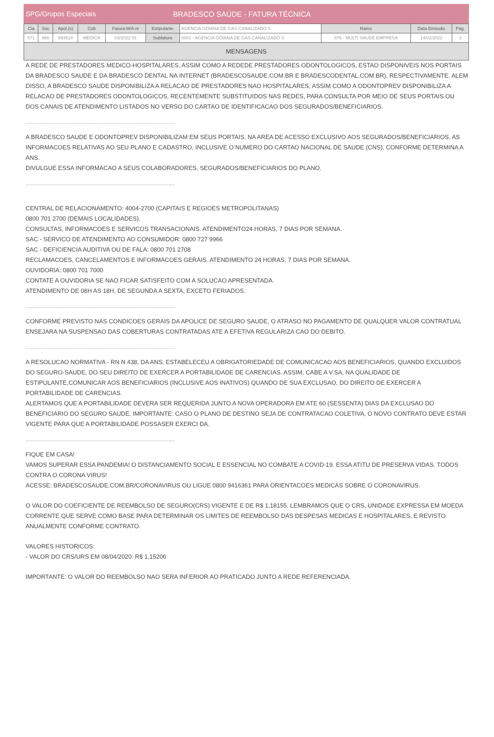SPG/Grupos Especiais BRADESCO SAÚDE - FATURA TÉCNICA
| Cia | Suc | Apol.(s) | Cob | Fatura M/A nr | Estipulante | AGENCIA GOIANA DE GAS CANALIZADO S | Ramo | Data Emissão | Pág. |
| 571 | 966 | 693514 | MEDICA | 03/2022 01 | Subfatura | 0001 - AGENCIA GOIANA DE GAS CANALIZADO S | 876 - MULTI SAUDE EMPRESA | 14/02/2022 | 2 |
MENSAGENS
A REDE DE PRESTADORES MEDICO-HOSPITALARES, ASSIM COMO A REDEDE PRESTADORES ODONTOLOGICOS, ESTAO DISPONIVEIS NOS PORTAIS DA BRADESCO SAUDE E DA BRADESCO DENTAL NA INTERNET (BRADESCOSAUDE.COM.BR E BRADESCODENTAL.COM.BR), RESPECTIVAMENTE. ALEM DISSO, A BRADESCO SAUDE DISPONIBILIZA A RELACAO DE PRESTADORES NAO HOSPITALARES, ASSIM COMO A ODONTOPREV DISPONIBILIZA A RELACAO DE PRESTADORES ODONTOLOGICOS, RECENTEMENTE SUBSTITUIDOS NAS REDES, PARA CONSULTA POR MEIO DE SEUS PORTAIS OU DOS CANAIS DE ATENDIMENTO LISTADOS NO VERSO DO CARTAO DE IDENTIFICACAO DOS SEGURADOS/BENEFICIARIOS.
.........................................................................................
A BRADESCO SAUDE E ODONTOPREV DISPONIBILIZAM EM SEUS PORTAIS, NA AREA DE ACESSO EXCLUSIVO AOS SEGURADOS/BENEFICIARIOS, AS INFORMACOES RELATIVAS AO SEU PLANO E CADASTRO, INCLUSIVE O NUMERO DO CARTAO NACIONAL DE SAUDE (CNS), CONFORME DETERMINA A ANS.
DIVULGUE ESSA INFORMACAO A SEUS COLABORADORES, SEGURADOS/BENEFICIARIOS DO PLANO.
.........................................................................................
CENTRAL DE RELACIONAMENTO: 4004-2700 (CAPITAIS E REGIOES METROPOLITANAS)
0800 701 2700 (DEMAIS LOCALIDADES).
CONSULTAS, INFORMACOES E SERVICOS TRANSACIONAIS. ATENDIMENTO24 HORAS, 7 DIAS POR SEMANA.
SAC - SERVICO DE ATENDIMENTO AO CONSUMIDOR: 0800 727 9966
SAC - DEFICIENCIA AUDITIVA OU DE FALA: 0800 701 2708
RECLAMACOES, CANCELAMENTOS E INFORMACOES GERAIS. ATENDIMENTO 24 HORAS, 7 DIAS POR SEMANA.
OUVIDORIA: 0800 701 7000
CONTATE A OUVIDORIA SE NAO FICAR SATISFEITO COM A SOLUCAO APRESENTADA.
ATENDIMENTO DE 08H AS 18H, DE SEGUNDA A SEXTA, EXCETO FERIADOS.
.........................................................................................
CONFORME PREVISTO NAS CONDICOES GERAIS DA APOLICE DE SEGURO SAUDE, O ATRASO NO PAGAMENTO DE QUALQUER VALOR CONTRATUAL ENSEJARA NA SUSPENSAO DAS COBERTURAS CONTRATADAS ATE A EFETIVA REGULARIZA CAO DO DEBITO.
.........................................................................................
A RESOLUCAO NORMATIVA - RN N 438, DA ANS, ESTABELECEU A OBRIGATORIEDADE DE COMUNICACAO AOS BENEFICIARIOS, QUANDO EXCLUIDOS DO SEGURO-SAUDE, DO SEU DIREITO DE EXERCER A PORTABILIDADE DE CARENCIAS. ASSIM, CABE A V.SA, NA QUALIDADE DE ESTIPULANTE,COMUNICAR AOS BENEFICIARIOS (INCLUSIVE AOS INATIVOS) QUANDO DE SUA EXCLUSAO, DO DIREITO DE EXERCER A PORTABILIDADE DE CARENCIAS.
ALERTAMOS QUE A PORTABILIDADE DEVERA SER REQUERIDA JUNTO A NOVA OPERADORA EM ATE 60 (SESSENTA) DIAS DA EXCLUSAO DO BENEFICIARIO DO SEGURO SAUDE. IMPORTANTE: CASO O PLANO DE DESTINO SEJA DE CONTRATACAO COLETIVA, O NOVO CONTRATO DEVE ESTAR VIGENTE PARA QUE A PORTABILIDADE POSSASER EXERCI DA.
.........................................................................................
FIQUE EM CASA!
VAMOS SUPERAR ESSA PANDEMIA! O DISTANCIAMENTO SOCIAL E ESSENCIAL NO COMBATE A COVID-19. ESSA ATITU DE PRESERVA VIDAS. TODOS CONTRA O CORONA VIRUS!
ACESSE: BRADESCOSAUDE.COM.BR/CORONAVIRUS OU LIGUE 0800 9416361 PARA ORIENTACOES MEDICAS SOBRE O CORONAVIRUS.
O VALOR DO COEFICIENTE DE REEMBOLSO DE SEGURO(CRS) VIGENTE E DE R$ 1,18155. LEMBRAMOS QUE O CRS, UNIDADE EXPRESSA EM MOEDA CORRENTE QUE SERVE COMO BASE PARA DETERMINAR OS LIMITES DE REEMBOLSO DAS DESPESAS MEDICAS E HOSPITALARES, E REVISTO ANUALMENTE CONFORME CONTRATO.
VALORES HISTORICOS:
- VALOR DO CRS/URS EM 08/04/2020: R$ 1,15206
IMPORTANTE: O VALOR DO REEMBOLSO NAO SERA INFERIOR AO PRATICADO JUNTO A REDE REFERENCIADA.